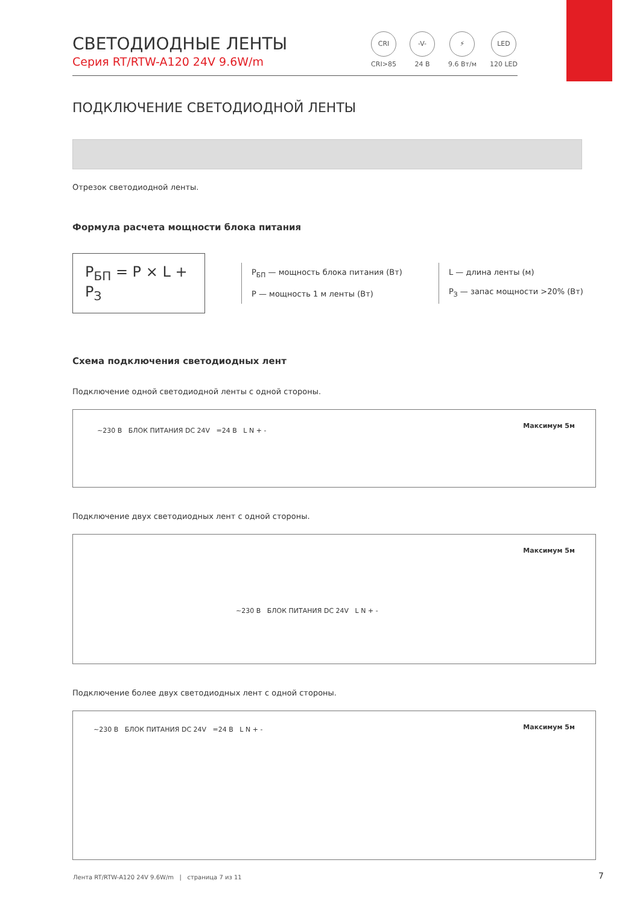CRI
CRI>85
-V-
24 В
⚡
9.6 Вт/м
LED
120 LED
СВЕТОДИОДНЫЕ ЛЕНТЫ
Серия RT/RTW-A120 24V 9.6W/m
ПОДКЛЮЧЕНИЕ СВЕТОДИОДНОЙ ЛЕНТЫ
Отрезок светодиодной ленты.
Формула расчета мощности блока питания
P<sub>БП</sub> = P × L + P<sub>З</sub>
P<sub>БП</sub> — мощность блока питания (Вт)
P — мощность 1 м ленты (Вт)
L — длина ленты (м)
P<sub>З</sub> — запас мощности >20% (Вт)
Схема подключения светодиодных лент
Подключение одной светодиодной ленты с одной стороны.
~230 В БЛОК ПИТАНИЯ DC 24V =24 В L N + -
Максимум 5м
Подключение двух светодиодных лент с одной стороны.
Максимум 5м
~230 В БЛОК ПИТАНИЯ DC 24V L N + -
Подключение более двух светодиодных лент с одной стороны.
~230 В БЛОК ПИТАНИЯ DC 24V =24 В L N + -
Максимум 5м
Лента RT/RTW-A120 24V 9.6W/m | страница 7 из 11
7